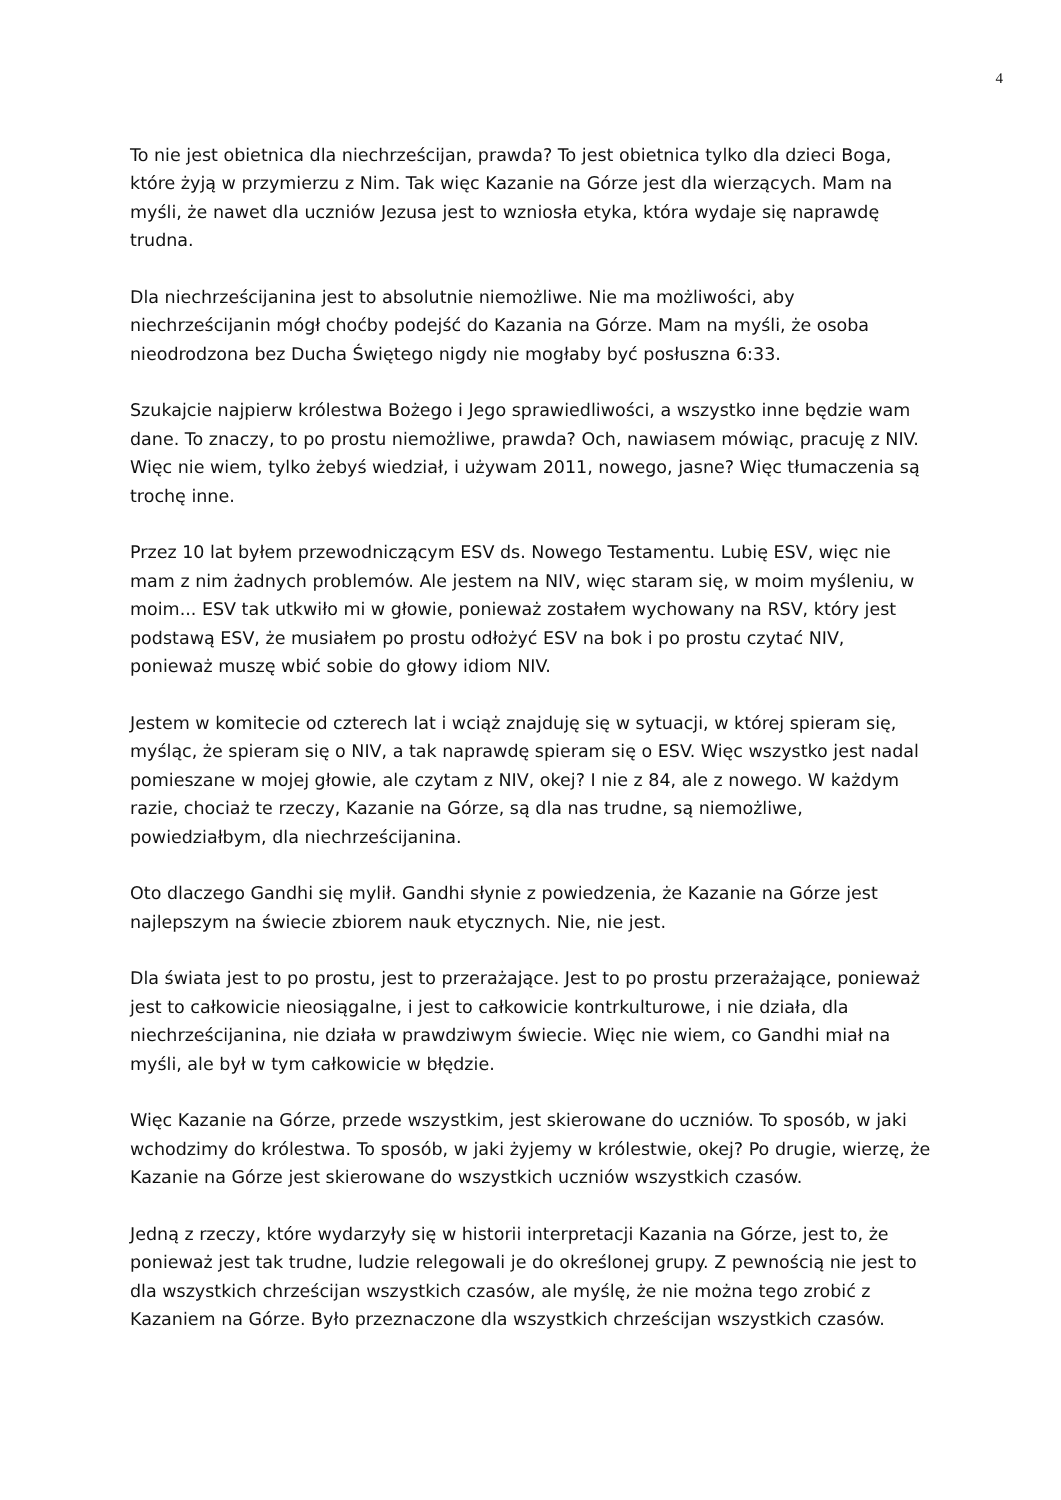4
To nie jest obietnica dla niechrześcijan, prawda? To jest obietnica tylko dla dzieci Boga, które żyją w przymierzu z Nim. Tak więc Kazanie na Górze jest dla wierzących. Mam na myśli, że nawet dla uczniów Jezusa jest to wzniosła etyka, która wydaje się naprawdę trudna.
Dla niechrześcijanina jest to absolutnie niemożliwe. Nie ma możliwości, aby niechrześcijanin mógł choćby podejść do Kazania na Górze. Mam na myśli, że osoba nieodrodzona bez Ducha Świętego nigdy nie mogłaby być posłuszna 6:33.
Szukajcie najpierw królestwa Bożego i Jego sprawiedliwości, a wszystko inne będzie wam dane. To znaczy, to po prostu niemożliwe, prawda? Och, nawiasem mówiąc, pracuję z NIV. Więc nie wiem, tylko żebyś wiedział, i używam 2011, nowego, jasne? Więc tłumaczenia są trochę inne.
Przez 10 lat byłem przewodniczącym ESV ds. Nowego Testamentu. Lubię ESV, więc nie mam z nim żadnych problemów. Ale jestem na NIV, więc staram się, w moim myśleniu, w moim... ESV tak utkwiło mi w głowie, ponieważ zostałem wychowany na RSV, który jest podstawą ESV, że musiałem po prostu odłożyć ESV na bok i po prostu czytać NIV, ponieważ muszę wbić sobie do głowy idiom NIV.
Jestem w komitecie od czterech lat i wciąż znajduję się w sytuacji, w której spieram się, myśląc, że spieram się o NIV, a tak naprawdę spieram się o ESV. Więc wszystko jest nadal pomieszane w mojej głowie, ale czytam z NIV, okej? I nie z 84, ale z nowego. W każdym razie, chociaż te rzeczy, Kazanie na Górze, są dla nas trudne, są niemożliwe, powiedziałbym, dla niechrześcijanina.
Oto dlaczego Gandhi się mylił. Gandhi słynie z powiedzenia, że Kazanie na Górze jest najlepszym na świecie zbiorem nauk etycznych. Nie, nie jest.
Dla świata jest to po prostu, jest to przerażające. Jest to po prostu przerażające, ponieważ jest to całkowicie nieosiągalne, i jest to całkowicie kontrkulturowe, i nie działa, dla niechrześcijanina, nie działa w prawdziwym świecie. Więc nie wiem, co Gandhi miał na myśli, ale był w tym całkowicie w błędzie.
Więc Kazanie na Górze, przede wszystkim, jest skierowane do uczniów. To sposób, w jaki wchodzimy do królestwa. To sposób, w jaki żyjemy w królestwie, okej? Po drugie, wierzę, że Kazanie na Górze jest skierowane do wszystkich uczniów wszystkich czasów.
Jedną z rzeczy, które wydarzyły się w historii interpretacji Kazania na Górze, jest to, że ponieważ jest tak trudne, ludzie relegowali je do określonej grupy. Z pewnością nie jest to dla wszystkich chrześcijan wszystkich czasów, ale myślę, że nie można tego zrobić z Kazaniem na Górze. Było przeznaczone dla wszystkich chrześcijan wszystkich czasów.